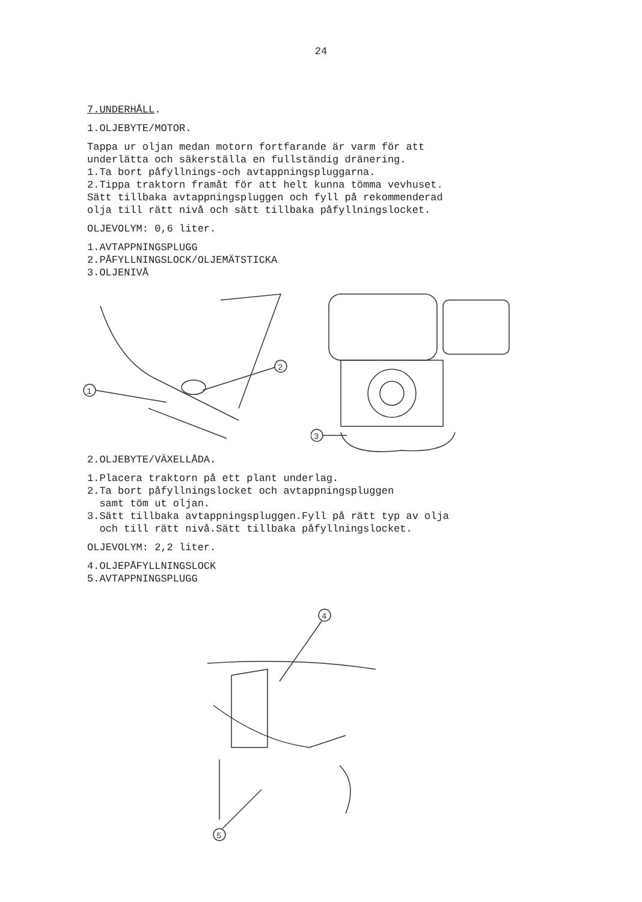24
7.UNDERHÅLL.
1.OLJEBYTE/MOTOR.
Tappa ur oljan medan motorn fortfarande är varm för att
underlätta och säkerställa en fullständig dränering.
1.Ta bort påfyllnings-och avtappningspluggarna.
2.Tippa traktorn framåt för att helt kunna tömma vevhuset.
Sätt tillbaka avtappningspluggen och fyll på rekommenderad
olja till rätt nivå och sätt tillbaka påfyllningslocket.
OLJEVOLYM: 0,6 liter.
1.AVTAPPNINGSPLUGG
2.PÅFYLLNINGSLOCK/OLJEMÄTSTICKA
3.OLJENIVÅ
1
2
3
2.OLJEBYTE/VÄXELLÅDA.
1.Placera traktorn på ett plant underlag.
2.Ta bort påfyllningslocket och avtappningspluggen
samt töm ut oljan.
3.Sätt tillbaka avtappningspluggen.Fyll på rätt typ av olja
och till rätt nivå.Sätt tillbaka påfyllningslocket.
OLJEVOLYM: 2,2 liter.
4.OLJEPÅFYLLNINGSLOCK
5.AVTAPPNINGSPLUGG
4
5